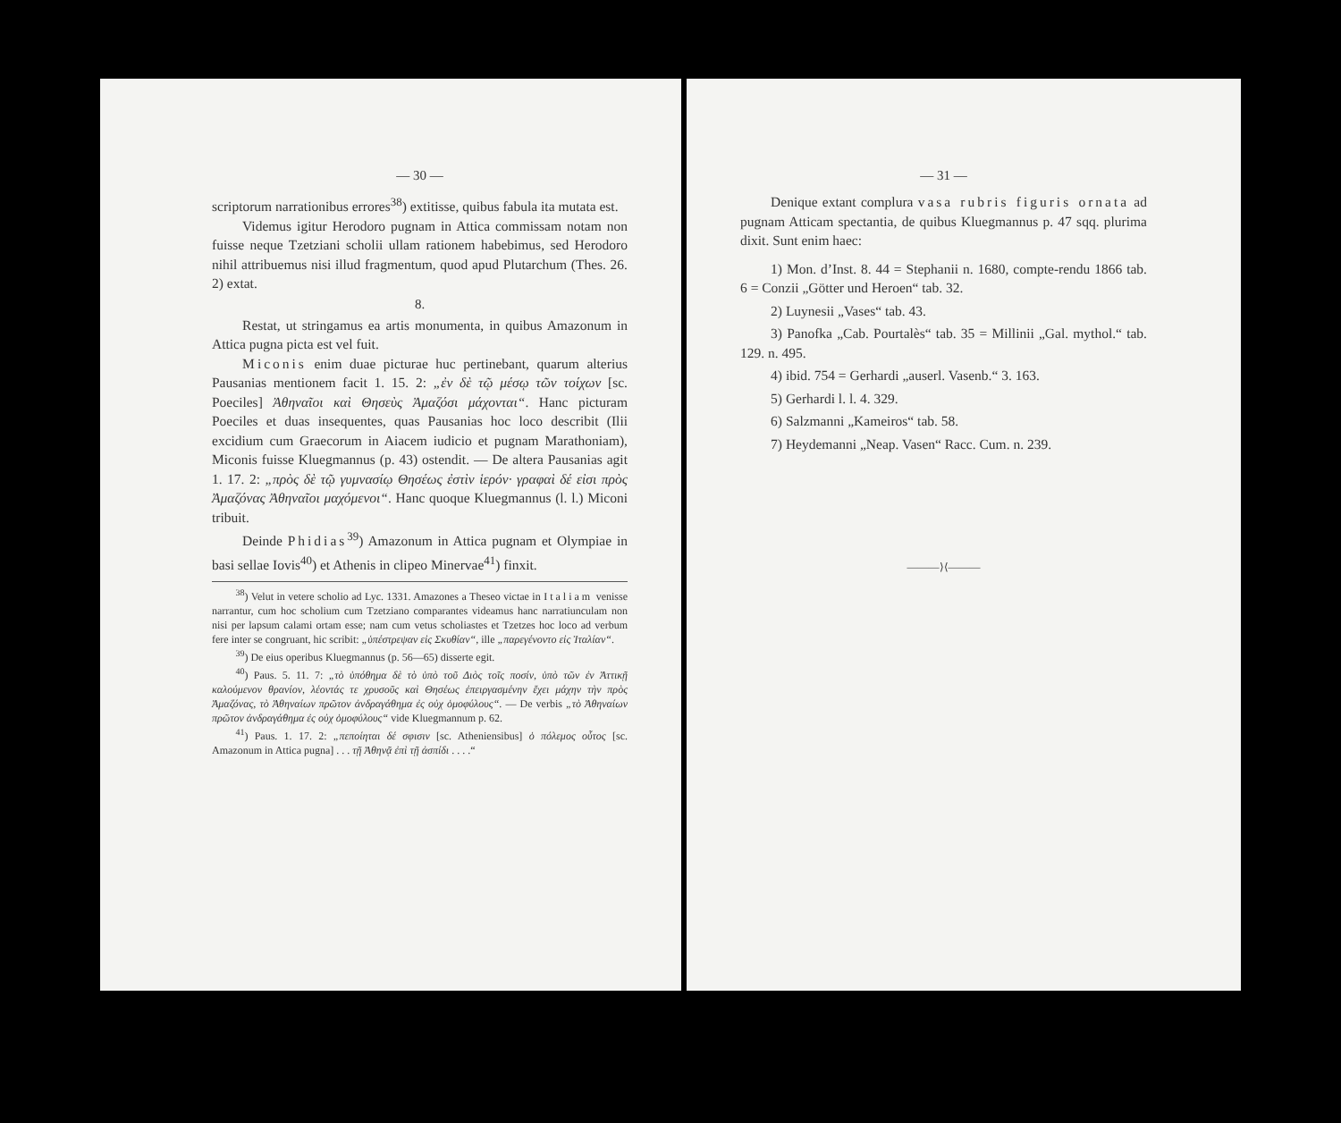— 30 —
scriptorum narrationibus errores<sup>38</sup>) extitisse, quibus fabula ita mutata est.
Videmus igitur Herodoro pugnam in Attica commissam notam non fuisse neque Tzetziani scholii ullam rationem habebimus, sed Herodoro nihil attribuemus nisi illud fragmentum, quod apud Plutarchum (Thes. 26. 2) extat.
8.
Restat, ut stringamus ea artis monumenta, in quibus Amazonum in Attica pugna picta est vel fuit.
Miconis enim duae picturae huc pertinebant, quarum alterius Pausanias mentionem facit 1. 15. 2: „ἐν δὲ τῷ μέσῳ τῶν τοίχων [sc. Poeciles] Ἀθηναῖοι καὶ Θησεὺς Ἀμαζόσι μάχονται“. Hanc picturam Poeciles et duas insequentes, quas Pausanias hoc loco describit (Ilii excidium cum Graecorum in Aiacem iudicio et pugnam Marathoniam), Miconis fuisse Kluegmannus (p. 43) ostendit. — De altera Pausanias agit 1. 17. 2: „πρὸς δὲ τῷ γυμνασίῳ Θησέως ἐστὶν ἱερόν· γραφαὶ δέ εἰσι πρὸς Ἀμαζόνας Ἀθηναῖοι μαχόμενοι“. Hanc quoque Kluegmannus (l. l.) Miconi tribuit.
Deinde Phidias<sup>39</sup>) Amazonum in Attica pugnam et Olympiae in basi sellae Iovis<sup>40</sup>) et Athenis in clipeo Minervae<sup>41</sup>) finxit.
<sup>38</sup>) Velut in vetere scholio ad Lyc. 1331. Amazones a Theseo victae in Italiam venisse narrantur, cum hoc scholium cum Tzetziano comparantes videamus hanc narratiunculam non nisi per lapsum calami ortam esse; nam cum vetus scholiastes et Tzetzes hoc loco ad verbum fere inter se congruant, hic scribit: „ὑπέστρεψαν εἰς Σκυθίαν“, ille „παρεγένοντο εἰς Ἰταλίαν“.
<sup>39</sup>) De eius operibus Kluegmannus (p. 56—65) disserte egit.
<sup>40</sup>) Paus. 5. 11. 7: „τὸ ὑπόθημα δὲ τὸ ὑπὸ τοῦ Διὸς τοῖς ποσίν, ὑπὸ τῶν ἐν Ἀττικῇ καλούμενον θρανίον, λέοντάς τε χρυσοῦς καὶ Θησέως ἐπειργασμένην ἔχει μάχην τὴν πρὸς Ἀμαζόνας, τὸ Ἀθηναίων πρῶτον ἀνδραγάθημα ἐς οὐχ ὁμοφύλους“. — De verbis „τὸ Ἀθηναίων πρῶτον ἀνδραγάθημα ἐς οὐχ ὁμοφύλους“ vide Kluegmannum p. 62.
<sup>41</sup>) Paus. 1. 17. 2: „πεποίηται δέ σφισιν [sc. Atheniensibus] ὁ πόλεμος οὗτος [sc. Amazonum in Attica pugna] . . . τῇ Ἀθηνᾷ ἐπὶ τῇ ἀσπίδι . . . .“
— 31 —
Denique extant complura vasa rubris figuris ornata ad pugnam Atticam spectantia, de quibus Kluegmannus p. 47 sqq. plurima dixit. Sunt enim haec:
1) Mon. d’Inst. 8. 44 = Stephanii n. 1680, compte-rendu 1866 tab. 6 = Conzii „Götter und Heroen“ tab. 32.
2) Luynesii „Vases“ tab. 43.
3) Panofka „Cab. Pourtalès“ tab. 35 = Millinii „Gal. mythol.“ tab. 129. n. 495.
4) ibid. 754 = Gerhardi „auserl. Vasenb.“ 3. 163.
5) Gerhardi l. l. 4. 329.
6) Salzmanni „Kameiros“ tab. 58.
7) Heydemanni „Neap. Vasen“ Racc. Cum. n. 239.
———⟩⟨———